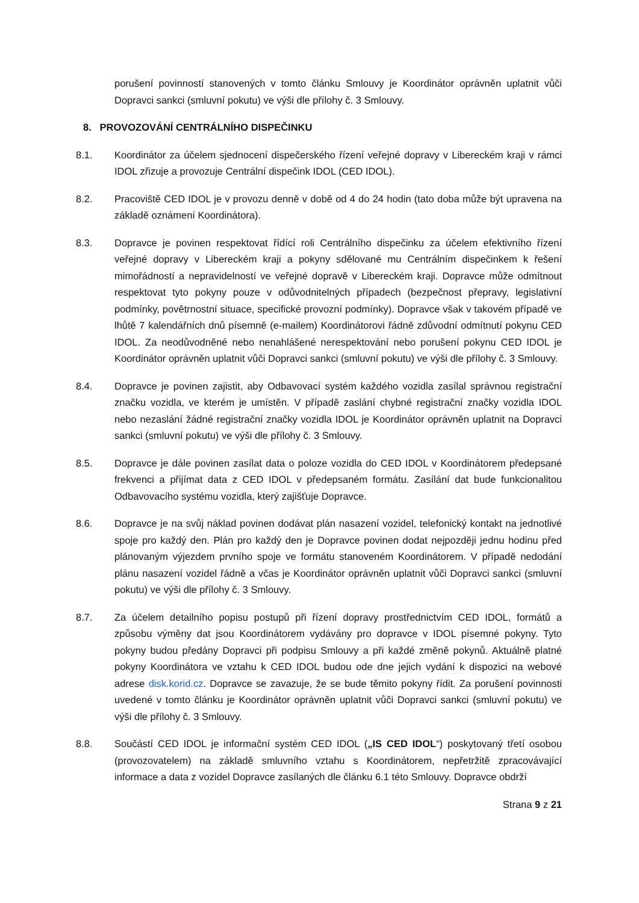porušení povinností stanovených v tomto článku Smlouvy je Koordinátor oprávněn uplatnit vůči Dopravci sankci (smluvní pokutu) ve výši dle přílohy č. 3 Smlouvy.
8. PROVOZOVÁNÍ CENTRÁLNÍHO DISPEČINKU
8.1. Koordinátor za účelem sjednocení dispečerského řízení veřejné dopravy v Libereckém kraji v rámci IDOL zřizuje a provozuje Centrální dispečink IDOL (CED IDOL).
8.2. Pracoviště CED IDOL je v provozu denně v době od 4 do 24 hodin (tato doba může být upravena na základě oznámení Koordinátora).
8.3. Dopravce je povinen respektovat řídící roli Centrálního dispečinku za účelem efektivního řízení veřejné dopravy v Libereckém kraji a pokyny sdělované mu Centrálním dispečinkem k řešení mimořádností a nepravidelností ve veřejné dopravě v Libereckém kraji. Dopravce může odmítnout respektovat tyto pokyny pouze v odůvodnitelných případech (bezpečnost přepravy, legislativní podmínky, povětrnostní situace, specifické provozní podmínky). Dopravce však v takovém případě ve lhůtě 7 kalendářních dnů písemně (e-mailem) Koordinátorovi řádně zdůvodní odmítnutí pokynu CED IDOL. Za neodůvodněné nebo nenahlášené nerespektování nebo porušení pokynu CED IDOL je Koordinátor oprávněn uplatnit vůči Dopravci sankci (smluvní pokutu) ve výši dle přílohy č. 3 Smlouvy.
8.4. Dopravce je povinen zajistit, aby Odbavovací systém každého vozidla zasílal správnou registrační značku vozidla, ve kterém je umístěn. V případě zaslání chybné registrační značky vozidla IDOL nebo nezaslání žádné registrační značky vozidla IDOL je Koordinátor oprávněn uplatnit na Dopravci sankci (smluvní pokutu) ve výši dle přílohy č. 3 Smlouvy.
8.5. Dopravce je dále povinen zasílat data o poloze vozidla do CED IDOL v Koordinátorem předepsané frekvenci a přijímat data z CED IDOL v předepsaném formátu. Zasílání dat bude funkcionalitou Odbavovacího systému vozidla, který zajišťuje Dopravce.
8.6. Dopravce je na svůj náklad povinen dodávat plán nasazení vozidel, telefonický kontakt na jednotlivé spoje pro každý den. Plán pro každý den je Dopravce povinen dodat nejpozději jednu hodinu před plánovaným výjezdem prvního spoje ve formátu stanoveném Koordinátorem. V případě nedodání plánu nasazení vozidel řádně a včas je Koordinátor oprávněn uplatnit vůči Dopravci sankci (smluvní pokutu) ve výši dle přílohy č. 3 Smlouvy.
8.7. Za účelem detailního popisu postupů při řízení dopravy prostřednictvím CED IDOL, formátů a způsobu výměny dat jsou Koordinátorem vydávány pro dopravce v IDOL písemné pokyny. Tyto pokyny budou předány Dopravci při podpisu Smlouvy a při každé změně pokynů. Aktuálně platné pokyny Koordinátora ve vztahu k CED IDOL budou ode dne jejich vydání k dispozici na webové adrese disk.korid.cz. Dopravce se zavazuje, že se bude těmito pokyny řídit. Za porušení povinnosti uvedené v tomto článku je Koordinátor oprávněn uplatnit vůči Dopravci sankci (smluvní pokutu) ve výši dle přílohy č. 3 Smlouvy.
8.8. Součástí CED IDOL je informační systém CED IDOL („IS CED IDOL“) poskytovaný třetí osobou (provozovatelem) na základě smluvního vztahu s Koordinátorem, nepřetržitě zpracovávající informace a data z vozidel Dopravce zasílaných dle článku 6.1 této Smlouvy. Dopravce obdrží
Strana 9 z 21